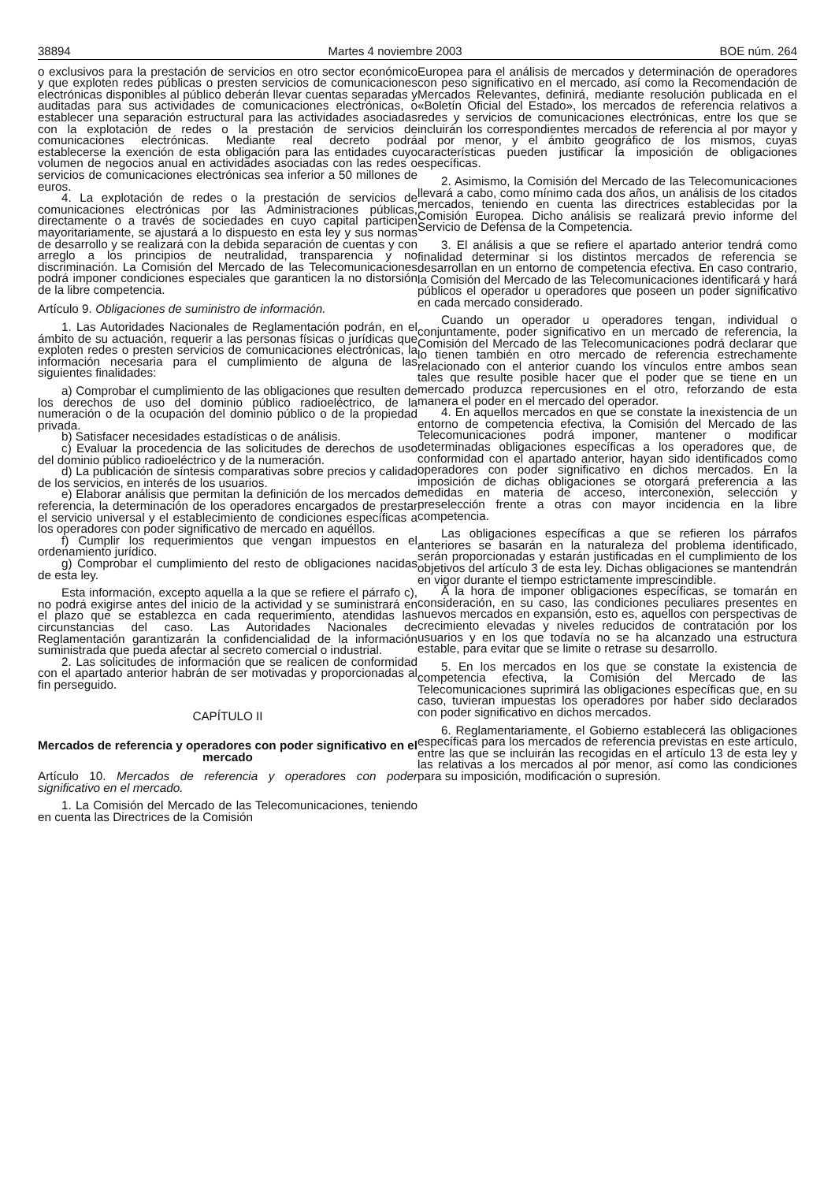38894 Martes 4 noviembre 2003 BOE núm. 264
o exclusivos para la prestación de servicios en otro sector económico y que exploten redes públicas o presten servicios de comunicaciones electrónicas disponibles al público deberán llevar cuentas separadas y auditadas para sus actividades de comunicaciones electrónicas, o establecer una separación estructural para las actividades asociadas con la explotación de redes o la prestación de servicios de comunicaciones electrónicas. Mediante real decreto podrá establecerse la exención de esta obligación para las entidades cuyo volumen de negocios anual en actividades asociadas con las redes o servicios de comunicaciones electrónicas sea inferior a 50 millones de euros.
4. La explotación de redes o la prestación de servicios de comunicaciones electrónicas por las Administraciones públicas, directamente o a través de sociedades en cuyo capital participen mayoritariamente, se ajustará a lo dispuesto en esta ley y sus normas de desarrollo y se realizará con la debida separación de cuentas y con arreglo a los principios de neutralidad, transparencia y no discriminación. La Comisión del Mercado de las Telecomunicaciones podrá imponer condiciones especiales que garanticen la no distorsión de la libre competencia.
Artículo 9. Obligaciones de suministro de información.
1. Las Autoridades Nacionales de Reglamentación podrán, en el ámbito de su actuación, requerir a las personas físicas o jurídicas que exploten redes o presten servicios de comunicaciones electrónicas, la información necesaria para el cumplimiento de alguna de las siguientes finalidades:
a) Comprobar el cumplimiento de las obligaciones que resulten de los derechos de uso del dominio público radioeléctrico, de la numeración o de la ocupación del dominio público o de la propiedad privada.
b) Satisfacer necesidades estadísticas o de análisis.
c) Evaluar la procedencia de las solicitudes de derechos de uso del dominio público radioeléctrico y de la numeración.
d) La publicación de síntesis comparativas sobre precios y calidad de los servicios, en interés de los usuarios.
e) Elaborar análisis que permitan la definición de los mercados de referencia, la determinación de los operadores encargados de prestar el servicio universal y el establecimiento de condiciones específicas a los operadores con poder significativo de mercado en aquéllos.
f) Cumplir los requerimientos que vengan impuestos en el ordenamiento jurídico.
g) Comprobar el cumplimiento del resto de obligaciones nacidas de esta ley.
Esta información, excepto aquella a la que se refiere el párrafo c), no podrá exigirse antes del inicio de la actividad y se suministrará en el plazo que se establezca en cada requerimiento, atendidas las circunstancias del caso. Las Autoridades Nacionales de Reglamentación garantizarán la confidencialidad de la información suministrada que pueda afectar al secreto comercial o industrial.
2. Las solicitudes de información que se realicen de conformidad con el apartado anterior habrán de ser motivadas y proporcionadas al fin perseguido.
CAPÍTULO II
Mercados de referencia y operadores con poder significativo en el mercado
Artículo 10. Mercados de referencia y operadores con poder significativo en el mercado.
1. La Comisión del Mercado de las Telecomunicaciones, teniendo en cuenta las Directrices de la Comisión
Europea para el análisis de mercados y determinación de operadores con peso significativo en el mercado, así como la Recomendación de Mercados Relevantes, definirá, mediante resolución publicada en el «Boletín Oficial del Estado», los mercados de referencia relativos a redes y servicios de comunicaciones electrónicas, entre los que se incluirán los correspondientes mercados de referencia al por mayor y al por menor, y el ámbito geográfico de los mismos, cuyas características pueden justificar la imposición de obligaciones específicas.
2. Asimismo, la Comisión del Mercado de las Telecomunicaciones llevará a cabo, como mínimo cada dos años, un análisis de los citados mercados, teniendo en cuenta las directrices establecidas por la Comisión Europea. Dicho análisis se realizará previo informe del Servicio de Defensa de la Competencia.
3. El análisis a que se refiere el apartado anterior tendrá como finalidad determinar si los distintos mercados de referencia se desarrollan en un entorno de competencia efectiva. En caso contrario, la Comisión del Mercado de las Telecomunicaciones identificará y hará públicos el operador u operadores que poseen un poder significativo en cada mercado considerado.
Cuando un operador u operadores tengan, individual o conjuntamente, poder significativo en un mercado de referencia, la Comisión del Mercado de las Telecomunicaciones podrá declarar que lo tienen también en otro mercado de referencia estrechamente relacionado con el anterior cuando los vínculos entre ambos sean tales que resulte posible hacer que el poder que se tiene en un mercado produzca repercusiones en el otro, reforzando de esta manera el poder en el mercado del operador.
4. En aquellos mercados en que se constate la inexistencia de un entorno de competencia efectiva, la Comisión del Mercado de las Telecomunicaciones podrá imponer, mantener o modificar determinadas obligaciones específicas a los operadores que, de conformidad con el apartado anterior, hayan sido identificados como operadores con poder significativo en dichos mercados. En la imposición de dichas obligaciones se otorgará preferencia a las medidas en materia de acceso, interconexión, selección y preselección frente a otras con mayor incidencia en la libre competencia.
Las obligaciones específicas a que se refieren los párrafos anteriores se basarán en la naturaleza del problema identificado, serán proporcionadas y estarán justificadas en el cumplimiento de los objetivos del artículo 3 de esta ley. Dichas obligaciones se mantendrán en vigor durante el tiempo estrictamente imprescindible.
A la hora de imponer obligaciones específicas, se tomarán en consideración, en su caso, las condiciones peculiares presentes en nuevos mercados en expansión, esto es, aquellos con perspectivas de crecimiento elevadas y niveles reducidos de contratación por los usuarios y en los que todavía no se ha alcanzado una estructura estable, para evitar que se limite o retrase su desarrollo.
5. En los mercados en los que se constate la existencia de competencia efectiva, la Comisión del Mercado de las Telecomunicaciones suprimirá las obligaciones específicas que, en su caso, tuvieran impuestas los operadores por haber sido declarados con poder significativo en dichos mercados.
6. Reglamentariamente, el Gobierno establecerá las obligaciones específicas para los mercados de referencia previstas en este artículo, entre las que se incluirán las recogidas en el artículo 13 de esta ley y las relativas a los mercados al por menor, así como las condiciones para su imposición, modificación o supresión.